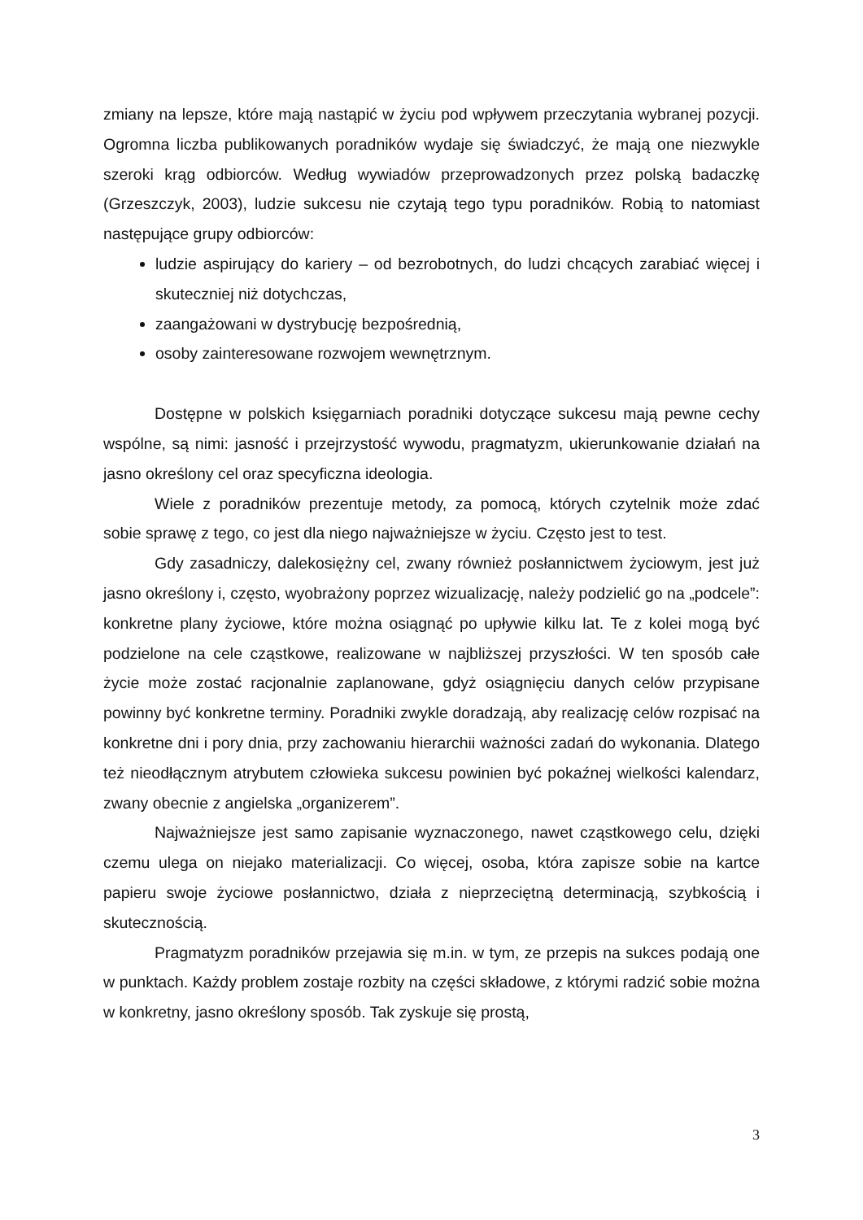zmiany na lepsze, które mają nastąpić w życiu pod wpływem przeczytania wybranej pozycji. Ogromna liczba publikowanych poradników wydaje się świadczyć, że mają one niezwykle szeroki krąg odbiorców. Według wywiadów przeprowadzonych przez polską badaczkę (Grzeszczyk, 2003), ludzie sukcesu nie czytają tego typu poradników. Robią to natomiast następujące grupy odbiorców:
ludzie aspirujący do kariery – od bezrobotnych, do ludzi chcących zarabiać więcej i skuteczniej niż dotychczas,
zaangażowani w dystrybucję bezpośrednią,
osoby zainteresowane rozwojem wewnętrznym.
Dostępne w polskich księgarniach poradniki dotyczące sukcesu mają pewne cechy wspólne, są nimi: jasność i przejrzystość wywodu, pragmatyzm, ukierunkowanie działań na jasno określony cel oraz specyficzna ideologia.
Wiele z poradników prezentuje metody, za pomocą, których czytelnik może zdać sobie sprawę z tego, co jest dla niego najważniejsze w życiu. Często jest to test.
Gdy zasadniczy, dalekosiężny cel, zwany również posłannictwem życiowym, jest już jasno określony i, często, wyobrażony poprzez wizualizację, należy podzielić go na „podcele”: konkretne plany życiowe, które można osiągnąć po upływie kilku lat. Te z kolei mogą być podzielone na cele cząstkowe, realizowane w najbliższej przyszłości. W ten sposób całe życie może zostać racjonalnie zaplanowane, gdyż osiągnięciu danych celów przypisane powinny być konkretne terminy. Poradniki zwykle doradzają, aby realizację celów rozpisać na konkretne dni i pory dnia, przy zachowaniu hierarchii ważności zadań do wykonania. Dlatego też nieodłącznym atrybutem człowieka sukcesu powinien być pokaźnej wielkości kalendarz, zwany obecnie z angielska „organizerem”.
Najważniejsze jest samo zapisanie wyznaczonego, nawet cząstkowego celu, dzięki czemu ulega on niejako materializacji. Co więcej, osoba, która zapisze sobie na kartce papieru swoje życiowe posłannictwo, działa z nieprzeciętną determinacją, szybkością i skutecznością.
Pragmatyzm poradników przejawia się m.in. w tym, ze przepis na sukces podają one w punktach. Każdy problem zostaje rozbity na części składowe, z którymi radzić sobie można w konkretny, jasno określony sposób. Tak zyskuje się prostą,
3